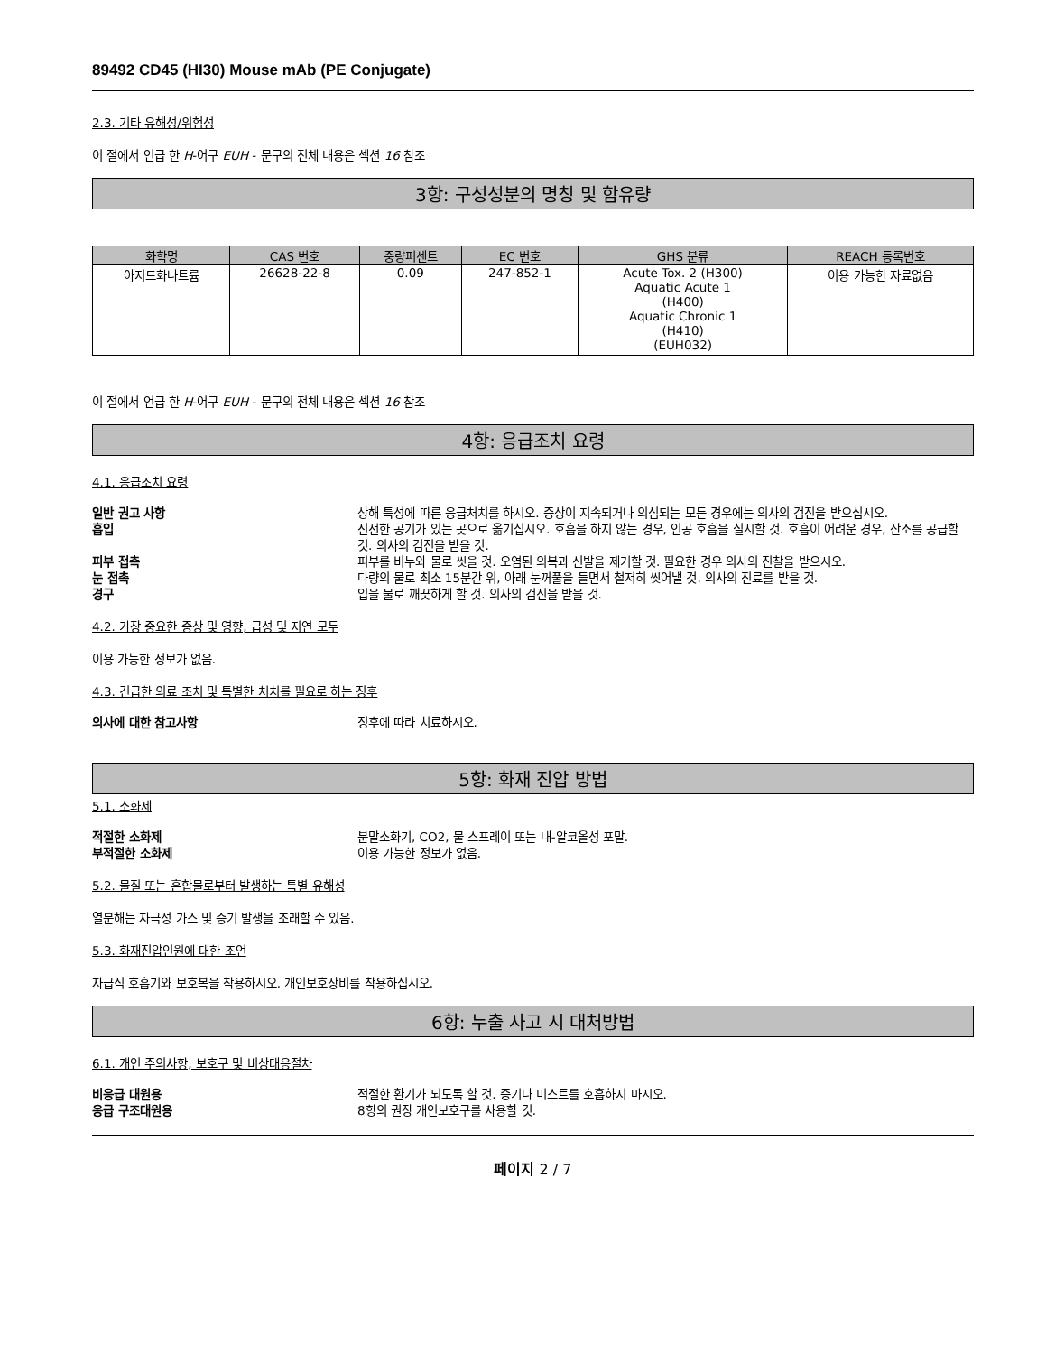89492 CD45 (HI30) Mouse mAb (PE Conjugate)
2.3. 기타 유해성/위험성
이 절에서 언급 한 H-어구 EUH - 문구의 전체 내용은 섹션 16 참조
3항: 구성성분의 명칭 및 함유량
| 화학명 | CAS 번호 | 중량퍼센트 | EC 번호 | GHS 분류 | REACH 등록번호 |
| --- | --- | --- | --- | --- | --- |
| 아지드화나트륨 | 26628-22-8 | 0.09 | 247-852-1 | Acute Tox. 2 (H300) Aquatic Acute 1 (H400) Aquatic Chronic 1 (H410) (EUH032) | 이용 가능한 자료없음 |
이 절에서 언급 한 H-어구 EUH - 문구의 전체 내용은 섹션 16 참조
4항: 응급조치 요령
4.1. 응급조치 요령
일반 권고 사항 상해 특성에 따른 응급처치를 하시오. 증상이 지속되거나 의심되는 모든 경우에는 의사의 검진을 받으십시오.
흡입 신선한 공기가 있는 곳으로 옮기십시오. 호흡을 하지 않는 경우, 인공 호흡을 실시할 것. 호흡이 어려운 경우, 산소를 공급할 것. 의사의 검진을 받을 것.
피부 접촉 피부를 비누와 물로 씻을 것. 오염된 의복과 신발을 제거할 것. 필요한 경우 의사의 진찰을 받으시오.
눈 접촉 다량의 물로 최소 15분간 위, 아래 눈꺼풀을 들면서 철저히 씻어낼 것. 의사의 진료를 받을 것.
경구 입을 물로 깨끗하게 할 것. 의사의 검진을 받을 것.
4.2. 가장 중요한 증상 및 영향, 급성 및 지연 모두
이용 가능한 정보가 없음.
4.3. 긴급한 의료 조치 및 특별한 처치를 필요로 하는 징후
의사에 대한 참고사항 징후에 따라 치료하시오.
5항: 화재 진압 방법
5.1. 소화제
적절한 소화제 분말소화기, CO2, 물 스프레이 또는 내-알코올성 포말.
부적절한 소화제 이용 가능한 정보가 없음.
5.2. 물질 또는 혼합물로부터 발생하는 특별 유해성
열분해는 자극성 가스 및 증기 발생을 초래할 수 있음.
5.3. 화재진압인원에 대한 조언
자급식 호흡기와 보호복을 착용하시오. 개인보호장비를 착용하십시오.
6항: 누출 사고 시 대처방법
6.1. 개인 주의사항, 보호구 및 비상대응절차
비응급 대원용 적절한 환기가 되도록 할 것. 증기나 미스트를 호흡하지 마시오.
응급 구조대원용 8항의 권장 개인보호구를 사용할 것.
페이지 2 / 7